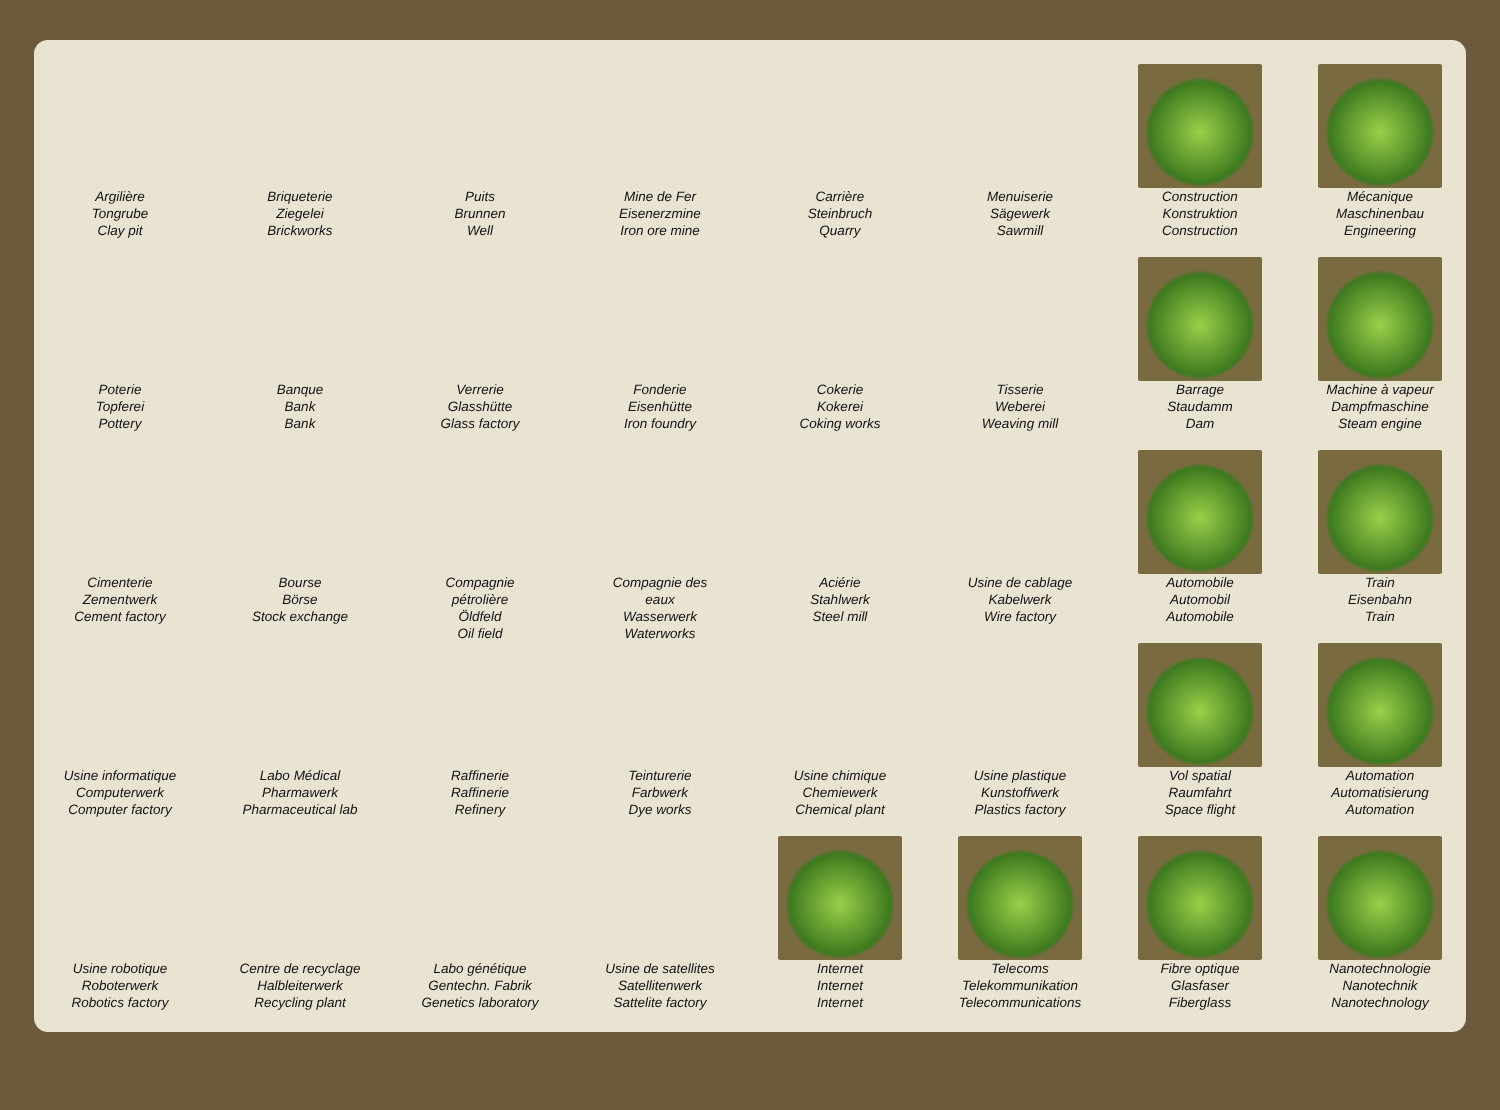Argilière
Tongrube
Clay pit
Briqueterie
Ziegelei
Brickworks
Puits
Brunnen
Well
Mine de Fer
Eisenerzmine
Iron ore mine
Carrière
Steinbruch
Quarry
Menuiserie
Sägewerk
Sawmill
Construction
Konstruktion
Construction
Mécanique
Maschinenbau
Engineering
Poterie
Topferei
Pottery
Banque
Bank
Bank
Verrerie
Glasshütte
Glass factory
Fonderie
Eisenhütte
Iron foundry
Cokerie
Kokerei
Coking works
Tisserie
Weberei
Weaving mill
Barrage
Staudamm
Dam
Machine à vapeur
Dampfmaschine
Steam engine
Cimenterie
Zementwerk
Cement factory
Bourse
Börse
Stock exchange
Compagnie pétrolière
Öldfeld
Oil field
Compagnie des eaux
Wasserwerk
Waterworks
Aciérie
Stahlwerk
Steel mill
Usine de cablage
Kabelwerk
Wire factory
Automobile
Automobil
Automobile
Train
Eisenbahn
Train
Usine informatique
Computerwerk
Computer factory
Labo Médical
Pharmawerk
Pharmaceutical lab
Raffinerie
Raffinerie
Refinery
Teinturerie
Farbwerk
Dye works
Usine chimique
Chemiewerk
Chemical plant
Usine plastique
Kunstoffwerk
Plastics factory
Vol spatial
Raumfahrt
Space flight
Automation
Automatisierung
Automation
Usine robotique
Roboterwerk
Robotics factory
Centre de recyclage
Halbleiterwerk
Recycling plant
Labo génétique
Gentechn. Fabrik
Genetics laboratory
Usine de satellites
Satellitenwerk
Sattelite factory
Internet
Internet
Internet
Telecoms
Telekommunikation
Telecommunications
Fibre optique
Glasfaser
Fiberglass
Nanotechnologie
Nanotechnik
Nanotechnology